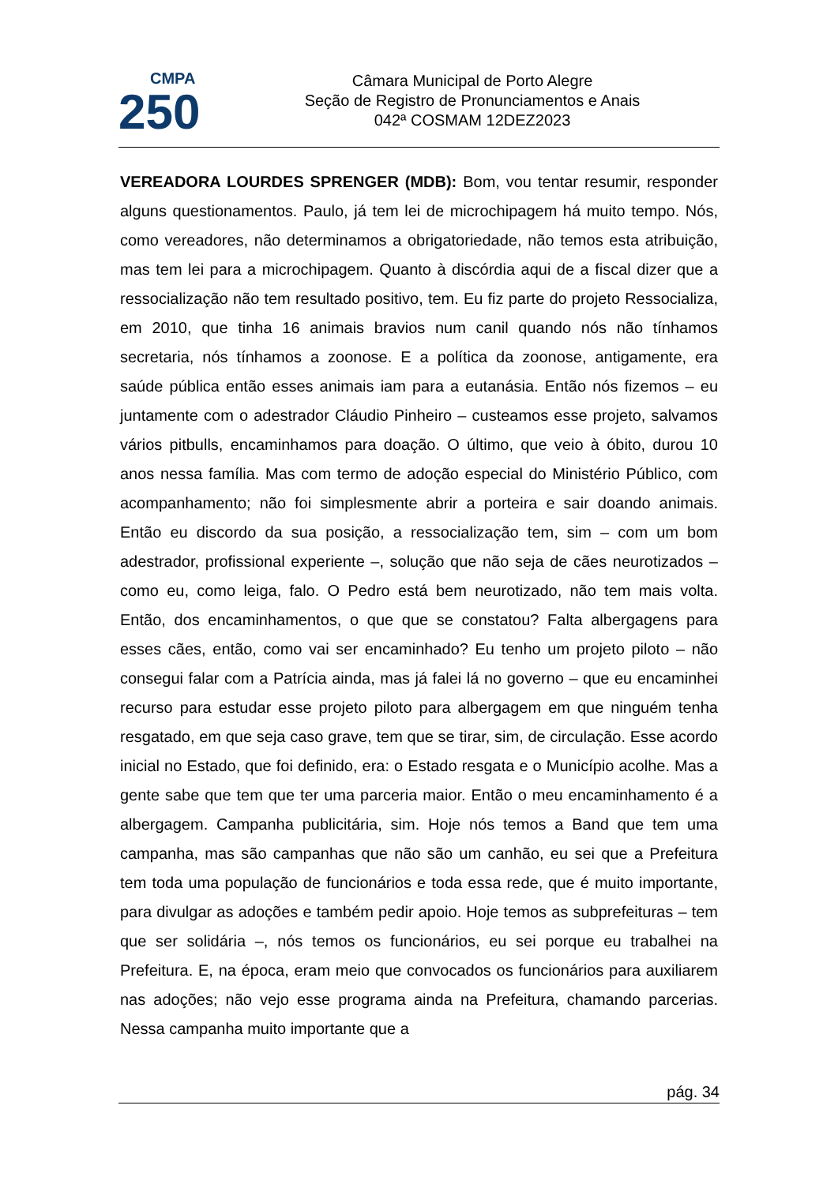CMPA
250
Câmara Municipal de Porto Alegre
Seção de Registro de Pronunciamentos e Anais
042ª COSMAM 12DEZ2023
VEREADORA LOURDES SPRENGER (MDB): Bom, vou tentar resumir, responder alguns questionamentos. Paulo, já tem lei de microchipagem há muito tempo. Nós, como vereadores, não determinamos a obrigatoriedade, não temos esta atribuição, mas tem lei para a microchipagem. Quanto à discórdia aqui de a fiscal dizer que a ressocialização não tem resultado positivo, tem. Eu fiz parte do projeto Ressocializa, em 2010, que tinha 16 animais bravios num canil quando nós não tínhamos secretaria, nós tínhamos a zoonose. E a política da zoonose, antigamente, era saúde pública então esses animais iam para a eutanásia. Então nós fizemos – eu juntamente com o adestrador Cláudio Pinheiro – custeamos esse projeto, salvamos vários pitbulls, encaminhamos para doação. O último, que veio à óbito, durou 10 anos nessa família. Mas com termo de adoção especial do Ministério Público, com acompanhamento; não foi simplesmente abrir a porteira e sair doando animais. Então eu discordo da sua posição, a ressocialização tem, sim – com um bom adestrador, profissional experiente –, solução que não seja de cães neurotizados – como eu, como leiga, falo. O Pedro está bem neurotizado, não tem mais volta. Então, dos encaminhamentos, o que que se constatou? Falta albergagens para esses cães, então, como vai ser encaminhado? Eu tenho um projeto piloto – não consegui falar com a Patrícia ainda, mas já falei lá no governo – que eu encaminhei recurso para estudar esse projeto piloto para albergagem em que ninguém tenha resgatado, em que seja caso grave, tem que se tirar, sim, de circulação. Esse acordo inicial no Estado, que foi definido, era: o Estado resgata e o Município acolhe. Mas a gente sabe que tem que ter uma parceria maior. Então o meu encaminhamento é a albergagem. Campanha publicitária, sim. Hoje nós temos a Band que tem uma campanha, mas são campanhas que não são um canhão, eu sei que a Prefeitura tem toda uma população de funcionários e toda essa rede, que é muito importante, para divulgar as adoções e também pedir apoio. Hoje temos as subprefeituras – tem que ser solidária –, nós temos os funcionários, eu sei porque eu trabalhei na Prefeitura. E, na época, eram meio que convocados os funcionários para auxiliarem nas adoções; não vejo esse programa ainda na Prefeitura, chamando parcerias. Nessa campanha muito importante que a
pág. 34